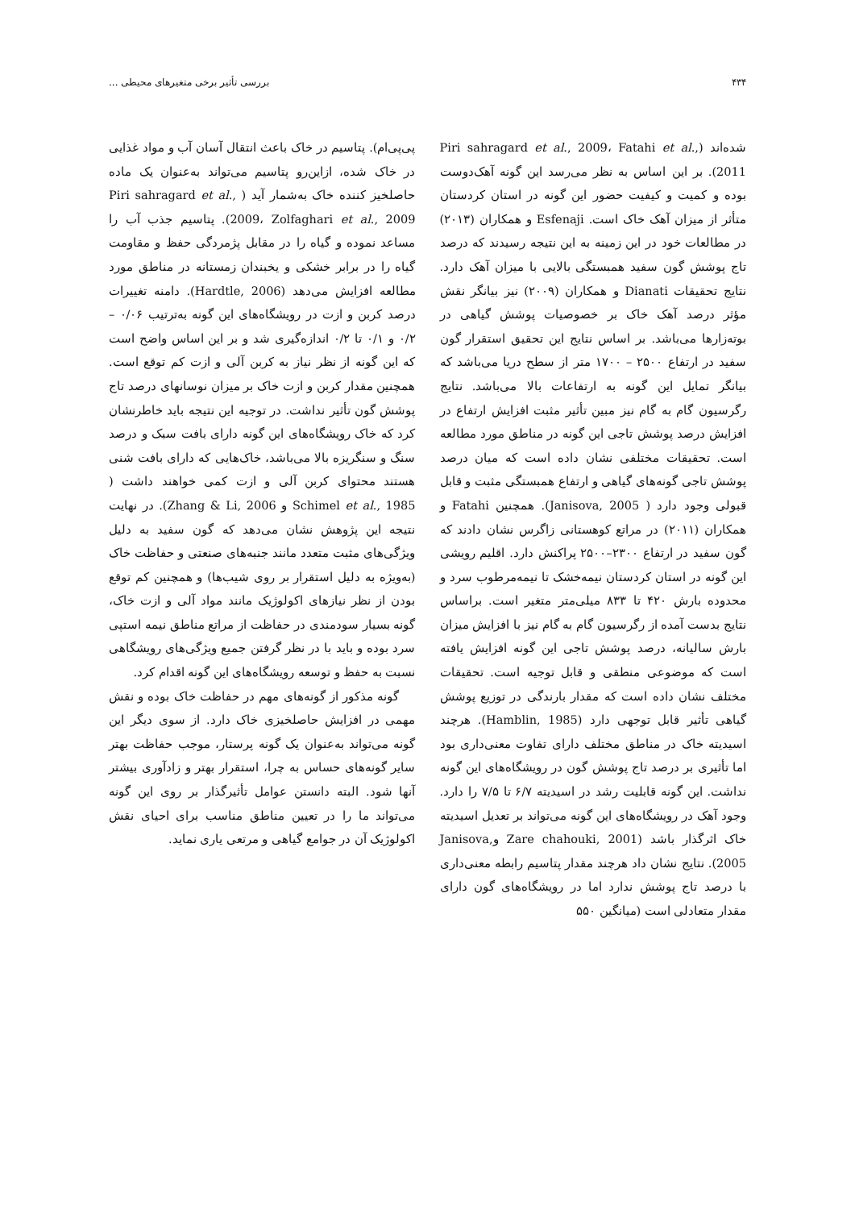۴۳۴ بررسی تأثیر برخی متغیرهای محیطی ...
شده‌اند (Piri sahragard et al., 2009، Fatahi et al., 2011). بر این اساس به نظر می‌رسد این گونه آهک‌دوست بوده و کمیت و کیفیت حضور این گونه در استان کردستان متأثر از میزان آهک خاک است. Esfenaji و همکاران (۲۰۱۳) در مطالعات خود در این زمینه به این نتیجه رسیدند که درصد تاج پوشش گون سفید همبستگی بالایی با میزان آهک دارد. نتایج تحقیقات Dianati و همکاران (۲۰۰۹) نیز بیانگر نقش مؤثر درصد آهک خاک بر خصوصیات پوشش گیاهی در بوته‌زارها می‌باشد. بر اساس نتایج این تحقیق استقرار گون سفید در ارتفاع ۲۵۰۰ – ۱۷۰۰ متر از سطح دریا می‌باشد که بیانگر تمایل این گونه به ارتفاعات بالا می‌باشد. نتایج رگرسیون گام به گام نیز مبین تأثیر مثبت افزایش ارتفاع در افزایش درصد پوشش تاجی این گونه در مناطق مورد مطالعه است. تحقیقات مختلفی نشان داده است که میان درصد پوشش تاجی گونه‌های گیاهی و ارتفاع همبستگی مثبت و قابل قبولی وجود دارد ( Janisova, 2005). همچنین Fatahi و همکاران (۲۰۱۱) در مراتع کوهستانی زاگرس نشان دادند که گون سفید در ارتفاع ۲۳۰۰–۲۵۰۰ پراکنش دارد. اقلیم رویشی این گونه در استان کردستان نیمه‌خشک تا نیمه‌مرطوب سرد و محدوده بارش ۴۲۰ تا ۸۳۳ میلی‌متر متغیر است. براساس نتایج بدست آمده از رگرسیون گام به گام نیز با افزایش میزان بارش سالیانه، درصد پوشش تاجی این گونه افزایش یافته است که موضوعی منطقی و قابل توجیه است. تحقیقات مختلف نشان داده است که مقدار بارندگی در توزیع پوشش گیاهی تأثیر قابل توجهی دارد (Hamblin, 1985). هرچند اسیدیته خاک در مناطق مختلف دارای تفاوت معنی‌داری بود اما تأثیری بر درصد تاج پوشش گون در رویشگاه‌های این گونه نداشت. این گونه قابلیت رشد در اسیدیته ۶/۷ تا ۷/۵ را دارد. وجود آهک در رویشگاه‌های این گونه می‌تواند بر تعدیل اسیدیته خاک اثرگذار باشد (Zare chahouki, 2001 وJanisova, 2005). نتایج نشان داد هرچند مقدار پتاسیم رابطه معنی‌داری با درصد تاج پوشش ندارد اما در رویشگاه‌های گون دارای مقدار متعادلی است (میانگین ۵۵۰
پی‌پی‌ام). پتاسیم در خاک باعث انتقال آسان آب و مواد غذایی در خاک شده، ازاین‌رو پتاسیم می‌تواند به‌عنوان یک ماده حاصلخیز کننده خاک به‌شمار آید ( Piri sahragard et al., 2009، Zolfaghari et al., 2009). پتاسیم جذب آب را مساعد نموده و گیاه را در مقابل پژمردگی حفظ و مقاومت گیاه را در برابر خشکی و یخبندان زمستانه در مناطق مورد مطالعه افزایش می‌دهد (Hardtle, 2006). دامنه تغییرات درصد کربن و ازت در رویشگاه‌های این گونه به‌ترتیب ۰/۰۶ – ۰/۲ و ۰/۱ تا ۰/۲ اندازه‌گیری شد و بر این اساس واضح است که این گونه از نظر نیاز به کربن آلی و ازت کم توقع است. همچنین مقدار کربن و ازت خاک بر میزان نوسانهای درصد تاج پوشش گون تأثیر نداشت. در توجیه این نتیجه باید خاطرنشان کرد که خاک رویشگاه‌های این گونه دارای بافت سبک و درصد سنگ و سنگریزه بالا می‌باشد، خاک‌هایی که دارای بافت شنی هستند محتوای کربن آلی و ازت کمی خواهند داشت ( Schimel et al., 1985 و Zhang & Li, 2006). در نهایت نتیجه این پژوهش نشان می‌دهد که گون سفید به دلیل ویژگی‌های مثبت متعدد مانند جنبه‌های صنعتی و حفاظت خاک (به‌ویژه به دلیل استقرار بر روی شیب‌ها) و همچنین کم توقع بودن از نظر نیازهای اکولوژیک مانند مواد آلی و ازت خاک، گونه بسیار سودمندی در حفاظت از مراتع مناطق نیمه استپی سرد بوده و باید با در نظر گرفتن جمیع ویژگی‌های رویشگاهی نسبت به حفظ و توسعه رویشگاه‌های این گونه اقدام کرد.
گونه مذکور از گونه‌های مهم در حفاظت خاک بوده و نقش مهمی در افزایش حاصلخیزی خاک دارد. از سوی دیگر این گونه می‌تواند به‌عنوان یک گونه پرستار، موجب حفاظت بهتر سایر گونه‌های حساس به چرا، استقرار بهتر و زادآوری بیشتر آنها شود. البته دانستن عوامل تأثیرگذار بر روی این گونه می‌تواند ما را در تعیین مناطق مناسب برای احیای نقش اکولوژیک آن در جوامع گیاهی و مرتعی یاری نماید.